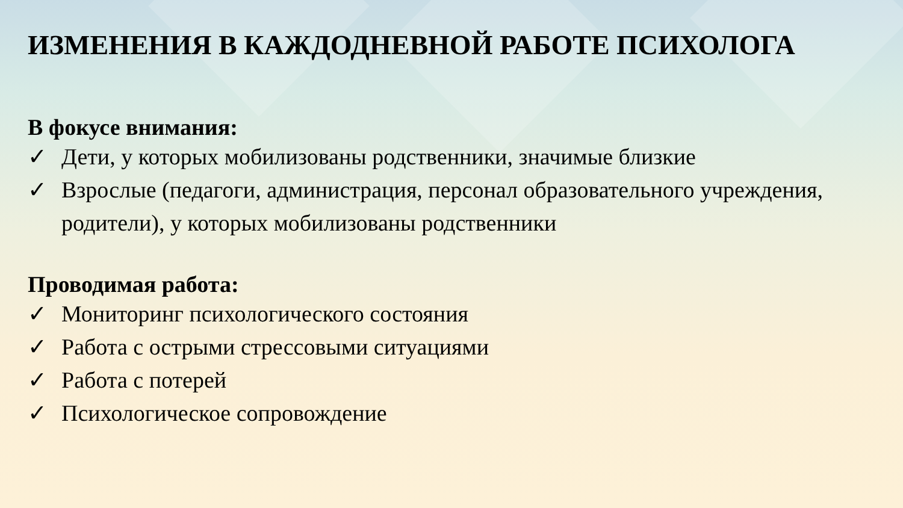ИЗМЕНЕНИЯ В КАЖДОДНЕВНОЙ РАБОТЕ ПСИХОЛОГА
В фокусе внимания:
✓ Дети, у которых мобилизованы родственники, значимые близкие
✓ Взрослые (педагоги, администрация, персонал образовательного учреждения, родители), у которых мобилизованы родственники
Проводимая работа:
✓ Мониторинг психологического состояния
✓ Работа с острыми стрессовыми ситуациями
✓ Работа с потерей
✓ Психологическое сопровождение